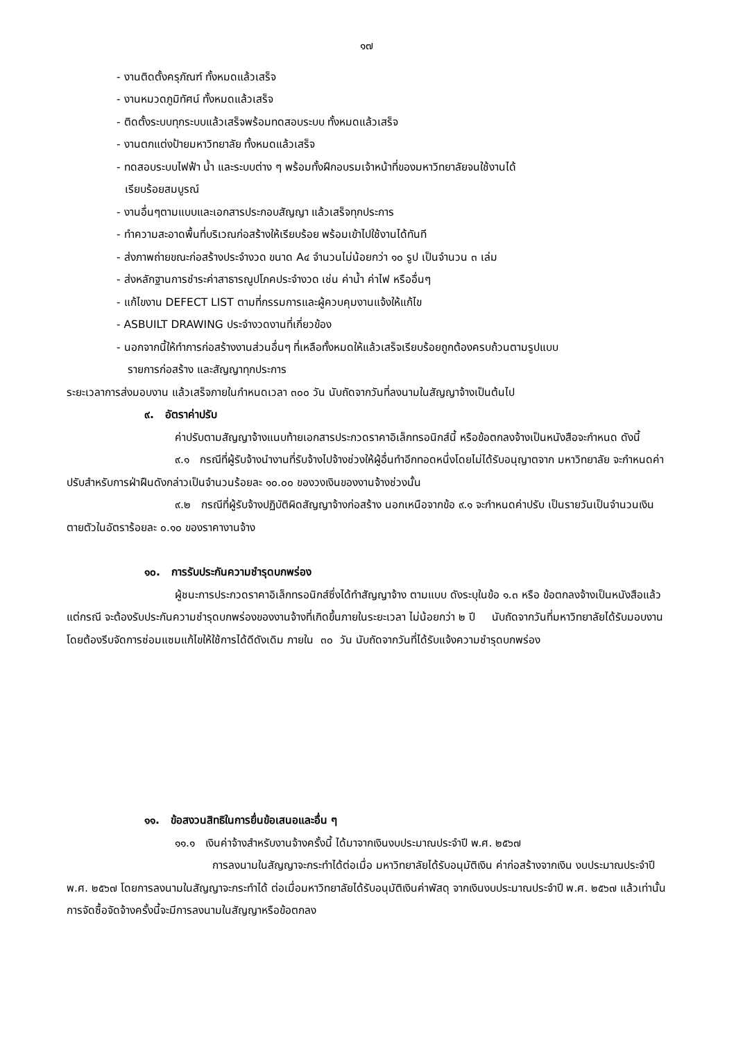๑๗
- งานติดตั้งครุภัณฑ์ ทั้งหมดแล้วเสร็จ
- งานหมวดภูมิทัศน์ ทั้งหมดแล้วเสร็จ
- ติดตั้งระบบทุกระบบแล้วเสร็จพร้อมทดสอบระบบ ทั้งหมดแล้วเสร็จ
- งานตกแต่งป้ายมหาวิทยาลัย ทั้งหมดแล้วเสร็จ
- ทดสอบระบบไฟฟ้า น้ำ และระบบต่าง ๆ พร้อมทั้งฝึกอบรมเจ้าหน้าที่ของมหาวิทยาลัยจนใช้งานได้
เรียบร้อยสมบูรณ์
- งานอื่นๆตามแบบและเอกสารประกอบสัญญา แล้วเสร็จทุกประการ
- ทำความสะอาดพื้นที่บริเวณก่อสร้างให้เรียบร้อย พร้อมเข้าไปใช้งานได้ทันที
- ส่งภาพถ่ายขณะก่อสร้างประจำงวด ขนาด A๔ จำนวนไม่น้อยกว่า ๑๐ รูป เป็นจำนวน ๓ เล่ม
- ส่งหลักฐานการชำระค่าสาธารณูปโภคประจำงวด เช่น ค่าน้ำ ค่าไฟ หรืออื่นๆ
- แก้ไขงาน DEFECT LIST ตามที่กรรมการและผู้ควบคุมงานแจ้งให้แก้ไข
- ASBUILT DRAWING ประจำงวดงานที่เกี่ยวข้อง
- นอกจากนี้ให้ทำการก่อสร้างงานส่วนอื่นๆ ที่เหลือทั้งหมดให้แล้วเสร็จเรียบร้อยถูกต้องครบถ้วนตามรูปแบบ
รายการก่อสร้าง และสัญญาทุกประการ
ระยะเวลาการส่งมอบงาน แล้วเสร็จภายในกำหนดเวลา ๓๐๐ วัน นับถัดจากวันที่ลงนามในสัญญาจ้างเป็นต้นไป
๙. อัตราค่าปรับ
ค่าปรับตามสัญญาจ้างแนบท้ายเอกสารประกวดราคาอิเล็กทรอนิกส์นี้ หรือข้อตกลงจ้างเป็นหนังสือจะกำหนด ดังนี้
๙.๑ กรณีที่ผู้รับจ้างนำงานที่รับจ้างไปจ้างช่วงให้ผู้อื่นทำอีกทอดหนึ่งโดยไม่ได้รับอนุญาตจาก มหาวิทยาลัย จะกำหนดค่าปรับสำหรับการฝ่าฝืนดังกล่าวเป็นจำนวนร้อยละ ๑๐.๐๐ ของวงเงินของงานจ้างช่วงนั้น
๙.๒ กรณีที่ผู้รับจ้างปฏิบัติผิดสัญญาจ้างก่อสร้าง นอกเหนือจากข้อ ๙.๑ จะกำหนดค่าปรับ เป็นรายวันเป็นจำนวนเงินตายตัวในอัตราร้อยละ ๐.๑๐ ของราคางานจ้าง
๑๐. การรับประกันความชำรุดบกพร่อง
ผู้ชนะการประกวดราคาอิเล็กทรอนิกส์ซึ่งได้ทำสัญญาจ้าง ตามแบบ ดังระบุในข้อ ๑.๓ หรือ ข้อตกลงจ้างเป็นหนังสือแล้วแต่กรณี จะต้องรับประกันความชำรุดบกพร่องของงานจ้างที่เกิดขึ้นภายในระยะเวลา ไม่น้อยกว่า ๒ ปี นับถัดจากวันที่มหาวิทยาลัยได้รับมอบงาน โดยต้องรีบจัดการซ่อมแซมแก้ไขให้ใช้การได้ดีดังเดิม ภายใน ๓๐ วัน นับถัดจากวันที่ได้รับแจ้งความชำรุดบกพร่อง
๑๑. ข้อสงวนสิทธิในการยื่นข้อเสนอและอื่น ๆ
๑๑.๑ เงินค่าจ้างสำหรับงานจ้างครั้งนี้ ได้มาจากเงินงบประมาณประจำปี พ.ศ. ๒๕๖๗
การลงนามในสัญญาจะกระทำได้ต่อเมื่อ มหาวิทยาลัยได้รับอนุมัติเงิน ค่าก่อสร้างจากเงิน งบประมาณประจำปี พ.ศ. ๒๕๖๗ โดยการลงนามในสัญญาจะกระทำได้ ต่อเมื่อมหาวิทยาลัยได้รับอนุมัติเงินค่าพัสดุ จากเงินงบประมาณประจำปี พ.ศ. ๒๕๖๗ แล้วเท่านั้น การจัดซื้อจัดจ้างครั้งนี้จะมีการลงนามในสัญญาหรือข้อตกลง